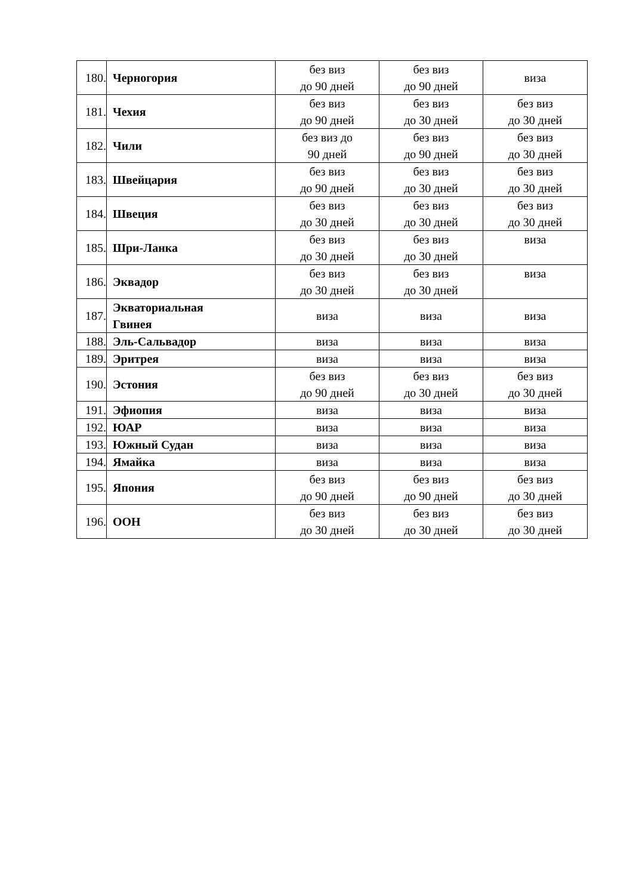| 180. | Черногория | без виз до 90 дней | без виз до 90 дней | виза |
| 181. | Чехия | без виз до 90 дней | без виз до 30 дней | без виз до 30 дней |
| 182. | Чили | без виз до 90 дней | без виз до 90 дней | без виз до 30 дней |
| 183. | Швейцария | без виз до 90 дней | без виз до 30 дней | без виз до 30 дней |
| 184. | Швеция | без виз до 30 дней | без виз до 30 дней | без виз до 30 дней |
| 185. | Шри-Ланка | без виз до 30 дней | без виз до 30 дней | виза |
| 186. | Эквадор | без виз до 30 дней | без виз до 30 дней | виза |
| 187. | Экваториальная Гвинея | виза | виза | виза |
| 188. | Эль-Сальвадор | виза | виза | виза |
| 189. | Эритрея | виза | виза | виза |
| 190. | Эстония | без виз до 90 дней | без виз до 30 дней | без виз до 30 дней |
| 191. | Эфиопия | виза | виза | виза |
| 192. | ЮАР | виза | виза | виза |
| 193. | Южный Судан | виза | виза | виза |
| 194. | Ямайка | виза | виза | виза |
| 195. | Япония | без виз до 90 дней | без виз до 90 дней | без виз до 30 дней |
| 196. | ООН | без виз до 30 дней | без виз до 30 дней | без виз до 30 дней |